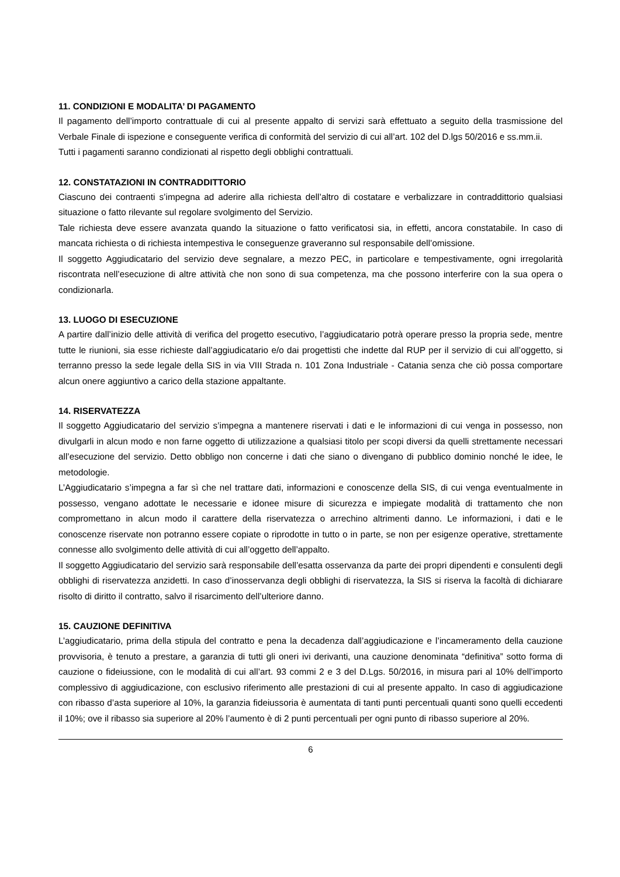11. CONDIZIONI E MODALITA’ DI PAGAMENTO
Il pagamento dell’importo contrattuale di cui al presente appalto di servizi sarà effettuato a seguito della trasmissione del Verbale Finale di ispezione e conseguente verifica di conformità del servizio di cui all’art. 102 del D.lgs 50/2016 e ss.mm.ii.
Tutti i pagamenti saranno condizionati al rispetto degli obblighi contrattuali.
12. CONSTATAZIONI IN CONTRADDITTORIO
Ciascuno dei contraenti s’impegna ad aderire alla richiesta dell’altro di costatare e verbalizzare in contraddittorio qualsiasi situazione o fatto rilevante sul regolare svolgimento del Servizio.
Tale richiesta deve essere avanzata quando la situazione o fatto verificatosi sia, in effetti, ancora constatabile. In caso di mancata richiesta o di richiesta intempestiva le conseguenze graveranno sul responsabile dell’omissione.
Il soggetto Aggiudicatario del servizio deve segnalare, a mezzo PEC, in particolare e tempestivamente, ogni irregolarità riscontrata nell’esecuzione di altre attività che non sono di sua competenza, ma che possono interferire con la sua opera o condizionarla.
13. LUOGO DI ESECUZIONE
A partire dall’inizio delle attività di verifica del progetto esecutivo, l’aggiudicatario potrà operare presso la propria sede, mentre tutte le riunioni, sia esse richieste dall’aggiudicatario e/o dai progettisti che indette dal RUP per il servizio di cui all’oggetto, si terranno presso la sede legale della SIS in via VIII Strada n. 101 Zona Industriale - Catania senza che ciò possa comportare alcun onere aggiuntivo a carico della stazione appaltante.
14. RISERVATEZZA
Il soggetto Aggiudicatario del servizio s’impegna a mantenere riservati i dati e le informazioni di cui venga in possesso, non divulgarli in alcun modo e non farne oggetto di utilizzazione a qualsiasi titolo per scopi diversi da quelli strettamente necessari all’esecuzione del servizio. Detto obbligo non concerne i dati che siano o divengano di pubblico dominio nonché le idee, le metodologie.
L’Aggiudicatario s’impegna a far sì che nel trattare dati, informazioni e conoscenze della SIS, di cui venga eventualmente in possesso, vengano adottate le necessarie e idonee misure di sicurezza e impiegate modalità di trattamento che non compromettano in alcun modo il carattere della riservatezza o arrechino altrimenti danno. Le informazioni, i dati e le conoscenze riservate non potranno essere copiate o riprodotte in tutto o in parte, se non per esigenze operative, strettamente connesse allo svolgimento delle attività di cui all’oggetto dell’appalto.
Il soggetto Aggiudicatario del servizio sarà responsabile dell’esatta osservanza da parte dei propri dipendenti e consulenti degli obblighi di riservatezza anzidetti. In caso d’inosservanza degli obblighi di riservatezza, la SIS si riserva la facoltà di dichiarare risolto di diritto il contratto, salvo il risarcimento dell’ulteriore danno.
15. CAUZIONE DEFINITIVA
L’aggiudicatario, prima della stipula del contratto e pena la decadenza dall’aggiudicazione e l’incameramento della cauzione provvisoria, è tenuto a prestare, a garanzia di tutti gli oneri ivi derivanti, una cauzione denominata “definitiva” sotto forma di cauzione o fideiussione, con le modalità di cui all’art. 93 commi 2 e 3 del D.Lgs. 50/2016, in misura pari al 10% dell’importo complessivo di aggiudicazione, con esclusivo riferimento alle prestazioni di cui al presente appalto. In caso di aggiudicazione con ribasso d’asta superiore al 10%, la garanzia fideiussoria è aumentata di tanti punti percentuali quanti sono quelli eccedenti il 10%; ove il ribasso sia superiore al 20% l’aumento è di 2 punti percentuali per ogni punto di ribasso superiore al 20%.
6